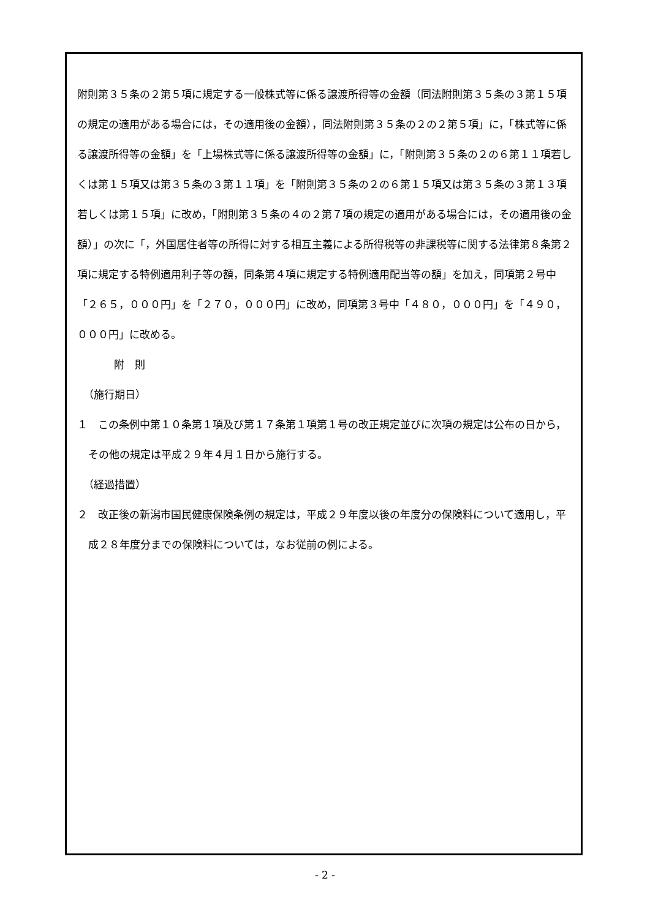附則第３５条の２第５項に規定する一般株式等に係る譲渡所得等の金額（同法附則第３５条の３第１５項の規定の適用がある場合には，その適用後の金額），同法附則第３５条の２の２第５項」に，「株式等に係る譲渡所得等の金額」を「上場株式等に係る譲渡所得等の金額」に，「附則第３５条の２の６第１１項若しくは第１５項又は第３５条の３第１１項」を「附則第３５条の２の６第１５項又は第３５条の３第１３項若しくは第１５項」に改め，「附則第３５条の４の２第７項の規定の適用がある場合には，その適用後の金額）」の次に「，外国居住者等の所得に対する相互主義による所得税等の非課税等に関する法律第８条第２項に規定する特例適用利子等の額，同条第４項に規定する特例適用配当等の額」を加え，同項第２号中「２６５，０００円」を「２７０，０００円」に改め，同項第３号中「４８０，０００円」を「４９０，０００円」に改める。
附　則
（施行期日）
１　この条例中第１０条第１項及び第１７条第１項第１号の改正規定並びに次項の規定は公布の日から，その他の規定は平成２９年４月１日から施行する。
（経過措置）
２　改正後の新潟市国民健康保険条例の規定は，平成２９年度以後の年度分の保険料について適用し，平成２８年度分までの保険料については，なお従前の例による。
- 2 -